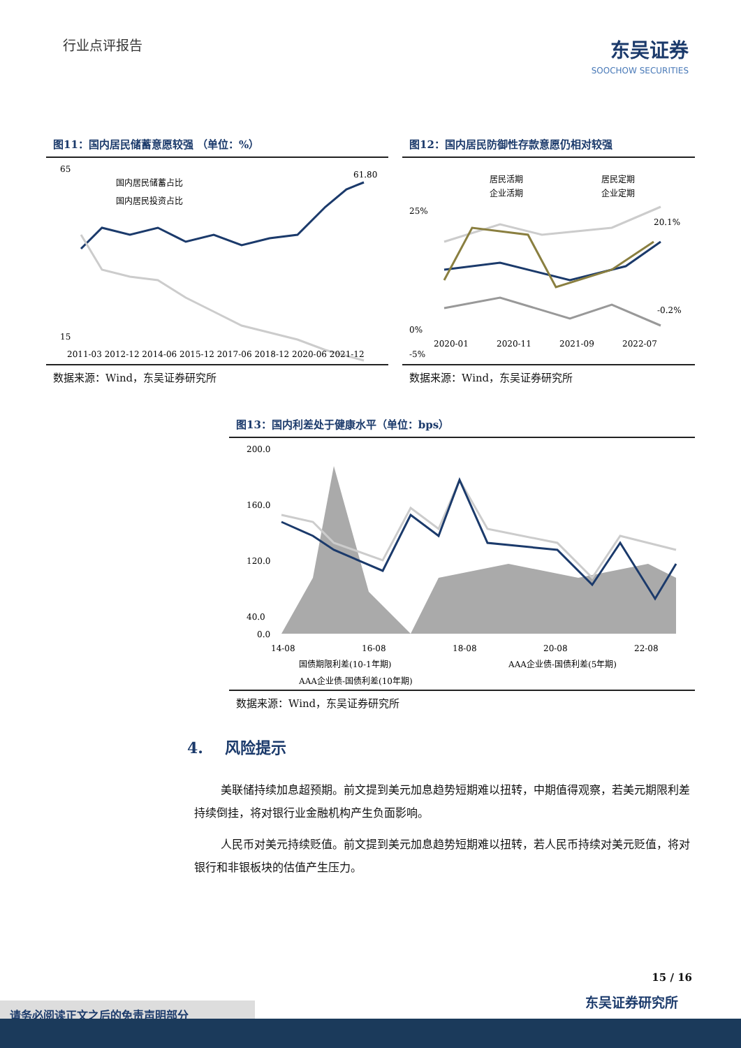行业点评报告
东吴证券
SOOCHOW SECURITIES
图11：国内居民储蓄意愿较强 （单位：%）
65
15
国内居民储蓄占比
国内居民投资占比
61.80
2011-03 2012-12 2014-06 2015-12 2017-06 2018-12 2020-06 2021-12
数据来源：Wind，东吴证券研究所
图12：国内居民防御性存款意愿仍相对较强
居民活期
居民定期
企业活期
企业定期
25%
0%
-5%
20.1%
-0.2%
2020-01
2020-11
2021-09
2022-07
数据来源：Wind，东吴证券研究所
图13：国内利差处于健康水平（单位：bps）
200.0
160.0
120.0
40.0
0.0
14-08
16-08
18-08
20-08
22-08
国债期限利差(10-1年期)
AAA企业债-国债利差(5年期)
AAA企业债-国债利差(10年期)
数据来源：Wind，东吴证券研究所
4. 风险提示
美联储持续加息超预期。前文提到美元加息趋势短期难以扭转，中期值得观察，若美元期限利差持续倒挂，将对银行业金融机构产生负面影响。
人民币对美元持续贬值。前文提到美元加息趋势短期难以扭转，若人民币持续对美元贬值，将对银行和非银板块的估值产生压力。
15 / 16
东吴证券研究所 请务必阅读正文之后的免责声明部分